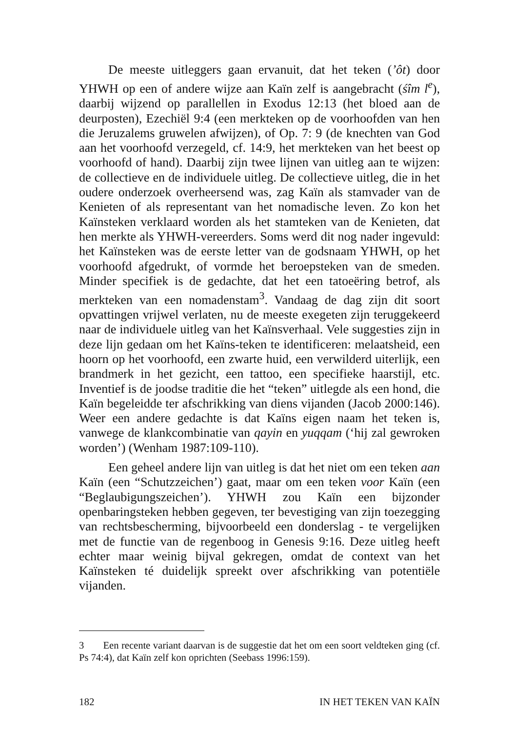De meeste uitleggers gaan ervanuit, dat het teken (’ôt) door YHWH op een of andere wijze aan Kaïn zelf is aangebracht (śîm l<sup>e</sup>), daarbij wijzend op parallellen in Exodus 12:13 (het bloed aan de deurposten), Ezechiël 9:4 (een merkteken op de voorhoofden van hen die Jeruzalems gruwelen afwijzen), of Op. 7: 9 (de knechten van God aan het voorhoofd verzegeld, cf. 14:9, het merkteken van het beest op voorhoofd of hand). Daarbij zijn twee lijnen van uitleg aan te wijzen: de collectieve en de individuele uitleg. De collectieve uitleg, die in het oudere onderzoek overheersend was, zag Kaïn als stamvader van de Kenieten of als representant van het nomadische leven. Zo kon het Kaïnsteken verklaard worden als het stamteken van de Kenieten, dat hen merkte als YHWH-vereerders. Soms werd dit nog nader ingevuld: het Kaïnsteken was de eerste letter van de godsnaam YHWH, op het voorhoofd afgedrukt, of vormde het beroepsteken van de smeden. Minder specifiek is de gedachte, dat het een tatoeëring betrof, als merkteken van een nomadenstam<sup>3</sup>. Vandaag de dag zijn dit soort opvattingen vrijwel verlaten, nu de meeste exegeten zijn teruggekeerd naar de individuele uitleg van het Kaïnsverhaal. Vele suggesties zijn in deze lijn gedaan om het Kaïns-teken te identificeren: melaatsheid, een hoorn op het voorhoofd, een zwarte huid, een verwilderd uiterlijk, een brandmerk in het gezicht, een tattoo, een specifieke haarstijl, etc. Inventief is de joodse traditie die het “teken” uitlegde als een hond, die Kaïn begeleidde ter afschrikking van diens vijanden (Jacob 2000:146). Weer een andere gedachte is dat Kaïns eigen naam het teken is, vanwege de klankcombinatie van qayin en yuqqam (‘hij zal gewroken worden’) (Wenham 1987:109-110).
Een geheel andere lijn van uitleg is dat het niet om een teken aan Kaïn (een “Schutzzeichen’) gaat, maar om een teken voor Kaïn (een “Beglaubigungszeichen’). YHWH zou Kaïn een bijzonder openbaringsteken hebben gegeven, ter bevestiging van zijn toezegging van rechtsbescherming, bijvoorbeeld een donderslag - te vergelijken met de functie van de regenboog in Genesis 9:16. Deze uitleg heeft echter maar weinig bijval gekregen, omdat de context van het Kaïnsteken té duidelijk spreekt over afschrikking van potentiële vijanden.
3 Een recente variant daarvan is de suggestie dat het om een soort veldteken ging (cf. Ps 74:4), dat Kaïn zelf kon oprichten (Seebass 1996:159).
182 IN HET TEKEN VAN KAÏN